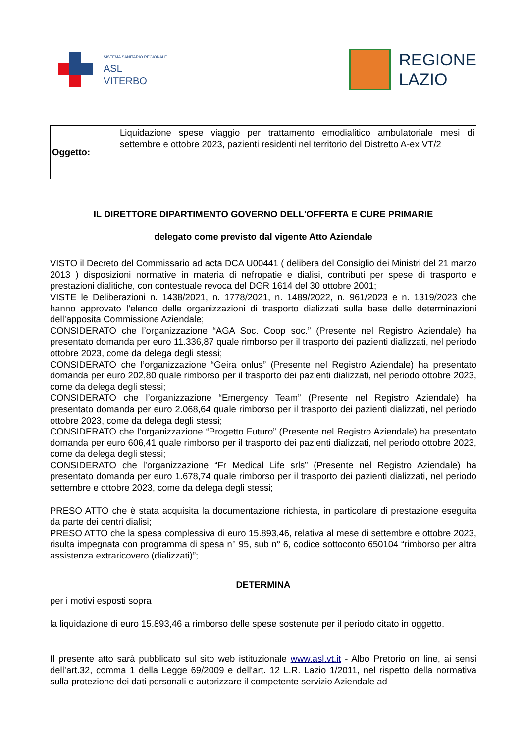SISTEMA SANITARIO REGIONALE
ASL
VITERBO
REGIONE
LAZIO
| Oggetto: | Liquidazione spese viaggio per trattamento emodialitico ambulatoriale mesi di settembre e ottobre 2023, pazienti residenti nel territorio del Distretto A-ex VT/2 |
IL DIRETTORE DIPARTIMENTO GOVERNO DELL'OFFERTA E CURE PRIMARIE
delegato come previsto dal vigente Atto Aziendale
VISTO il Decreto del Commissario ad acta DCA U00441 ( delibera del Consiglio dei Ministri del 21 marzo 2013 ) disposizioni normative in materia di nefropatie e dialisi, contributi per spese di trasporto e prestazioni dialitiche, con contestuale revoca del DGR 1614 del 30 ottobre 2001;
VISTE le Deliberazioni n. 1438/2021, n. 1778/2021, n. 1489/2022, n. 961/2023 e n. 1319/2023 che hanno approvato l’elenco delle organizzazioni di trasporto dializzati sulla base delle determinazioni dell’apposita Commissione Aziendale;
CONSIDERATO che l’organizzazione “AGA Soc. Coop soc.” (Presente nel Registro Aziendale) ha presentato domanda per euro 11.336,87 quale rimborso per il trasporto dei pazienti dializzati, nel periodo ottobre 2023, come da delega degli stessi;
CONSIDERATO che l’organizzazione “Geira onlus” (Presente nel Registro Aziendale) ha presentato domanda per euro 202,80 quale rimborso per il trasporto dei pazienti dializzati, nel periodo ottobre 2023, come da delega degli stessi;
CONSIDERATO che l’organizzazione “Emergency Team” (Presente nel Registro Aziendale) ha presentato domanda per euro 2.068,64 quale rimborso per il trasporto dei pazienti dializzati, nel periodo ottobre 2023, come da delega degli stessi;
CONSIDERATO che l’organizzazione “Progetto Futuro” (Presente nel Registro Aziendale) ha presentato domanda per euro 606,41 quale rimborso per il trasporto dei pazienti dializzati, nel periodo ottobre 2023, come da delega degli stessi;
CONSIDERATO che l’organizzazione “Fr Medical Life srls” (Presente nel Registro Aziendale) ha presentato domanda per euro 1.678,74 quale rimborso per il trasporto dei pazienti dializzati, nel periodo settembre e ottobre 2023, come da delega degli stessi;
PRESO ATTO che è stata acquisita la documentazione richiesta, in particolare di prestazione eseguita da parte dei centri dialisi;
PRESO ATTO che la spesa complessiva di euro 15.893,46, relativa al mese di settembre e ottobre 2023, risulta impegnata con programma di spesa n° 95, sub n° 6, codice sottoconto 650104 “rimborso per altra assistenza extraricovero (dializzati)”;
DETERMINA
per i motivi esposti sopra
la liquidazione di euro 15.893,46 a rimborso delle spese sostenute per il periodo citato in oggetto.
Il presente atto sarà pubblicato sul sito web istituzionale www.asl.vt.it - Albo Pretorio on line, ai sensi dell’art.32, comma 1 della Legge 69/2009 e dell'art. 12 L.R. Lazio 1/2011, nel rispetto della normativa sulla protezione dei dati personali e autorizzare il competente servizio Aziendale ad